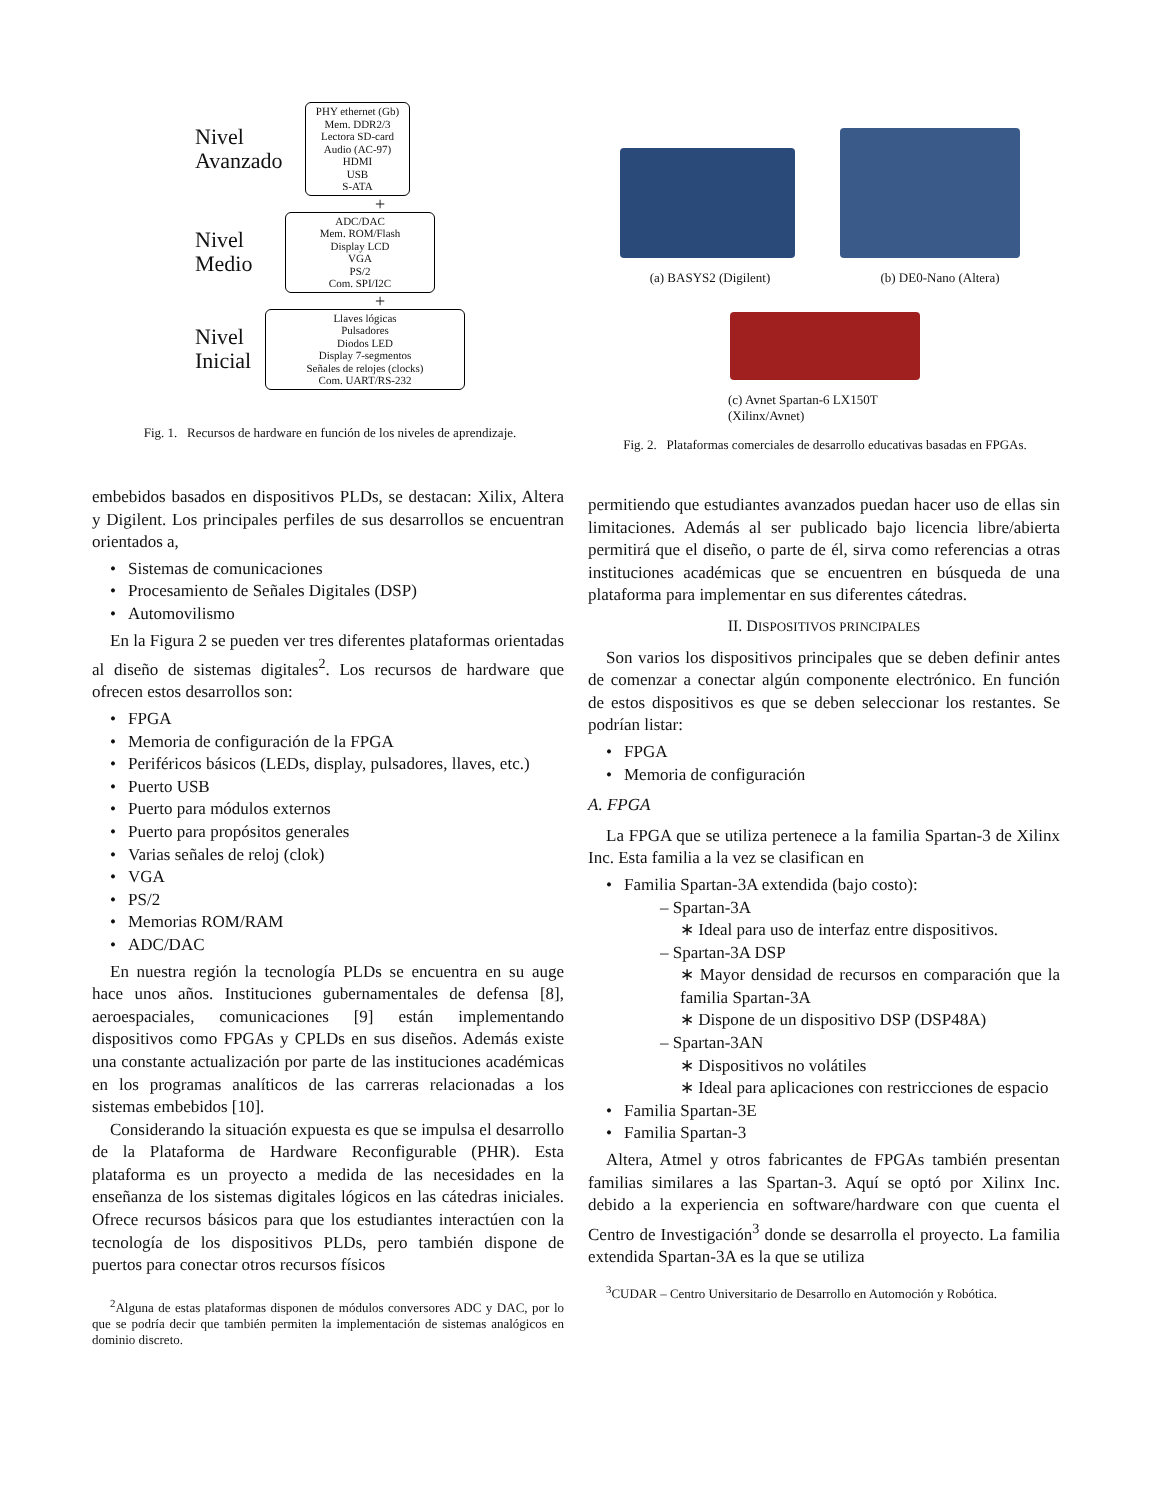Nivel Avanzado
PHY ethernet (Gb)
Mem. DDR2/3
Lectora SD-card
Audio (AC-97)
HDMI
USB
S-ATA
+
Nivel Medio
ADC/DAC
Mem. ROM/Flash
Display LCD
VGA
PS/2
Com. SPI/I2C
+
Nivel Inicial
Llaves lógicas
Pulsadores
Diodos LED
Display 7-segmentos
Señales de relojes (clocks)
Com. UART/RS-232
Fig. 1. Recursos de hardware en función de los niveles de aprendizaje.
(a) BASYS2 (Digilent) (b) DE0-Nano (Altera)
(c) Avnet Spartan-6 LX150T (Xilinx/Avnet)
Fig. 2. Plataformas comerciales de desarrollo educativas basadas en FPGAs.
embebidos basados en dispositivos PLDs, se destacan: Xilix, Altera y Digilent. Los principales perfiles de sus desarrollos se encuentran orientados a,
Sistemas de comunicaciones
Procesamiento de Señales Digitales (DSP)
Automovilismo
En la Figura 2 se pueden ver tres diferentes plataformas orientadas al diseño de sistemas digitales<sup>2</sup>. Los recursos de hardware que ofrecen estos desarrollos son:
FPGA
Memoria de configuración de la FPGA
Periféricos básicos (LEDs, display, pulsadores, llaves, etc.)
Puerto USB
Puerto para módulos externos
Puerto para propósitos generales
Varias señales de reloj (clok)
VGA
PS/2
Memorias ROM/RAM
ADC/DAC
En nuestra región la tecnología PLDs se encuentra en su auge hace unos años. Instituciones gubernamentales de defensa [8], aeroespaciales, comunicaciones [9] están implementando dispositivos como FPGAs y CPLDs en sus diseños. Además existe una constante actualización por parte de las instituciones académicas en los programas analíticos de las carreras relacionadas a los sistemas embebidos [10].
Considerando la situación expuesta es que se impulsa el desarrollo de la Plataforma de Hardware Reconfigurable (PHR). Esta plataforma es un proyecto a medida de las necesidades en la enseñanza de los sistemas digitales lógicos en las cátedras iniciales. Ofrece recursos básicos para que los estudiantes interactúen con la tecnología de los dispositivos PLDs, pero también dispone de puertos para conectar otros recursos físicos
<sup>2</sup> Alguna de estas plataformas disponen de módulos conversores ADC y DAC, por lo que se podría decir que también permiten la implementación de sistemas analógicos en dominio discreto.
permitiendo que estudiantes avanzados puedan hacer uso de ellas sin limitaciones. Además al ser publicado bajo licencia libre/abierta permitirá que el diseño, o parte de él, sirva como referencias a otras instituciones académicas que se encuentren en búsqueda de una plataforma para implementar en sus diferentes cátedras.
II. DISPOSITIVOS PRINCIPALES
Son varios los dispositivos principales que se deben definir antes de comenzar a conectar algún componente electrónico. En función de estos dispositivos es que se deben seleccionar los restantes. Se podrían listar:
FPGA
Memoria de configuración
A. FPGA
La FPGA que se utiliza pertenece a la familia Spartan-3 de Xilinx Inc. Esta familia a la vez se clasifican en
Familia Spartan-3A extendida (bajo costo):
– Spartan-3A
∗ Ideal para uso de interfaz entre dispositivos.
– Spartan-3A DSP
∗ Mayor densidad de recursos en comparación que la familia Spartan-3A
∗ Dispone de un dispositivo DSP (DSP48A)
– Spartan-3AN
∗ Dispositivos no volátiles
∗ Ideal para aplicaciones con restricciones de espacio
Familia Spartan-3E
Familia Spartan-3
Altera, Atmel y otros fabricantes de FPGAs también presentan familias similares a las Spartan-3. Aquí se optó por Xilinx Inc. debido a la experiencia en software/hardware con que cuenta el Centro de Investigación<sup>3</sup> donde se desarrolla el proyecto. La familia extendida Spartan-3A es la que se utiliza
<sup>3</sup> CUDAR – Centro Universitario de Desarrollo en Automoción y Robótica.